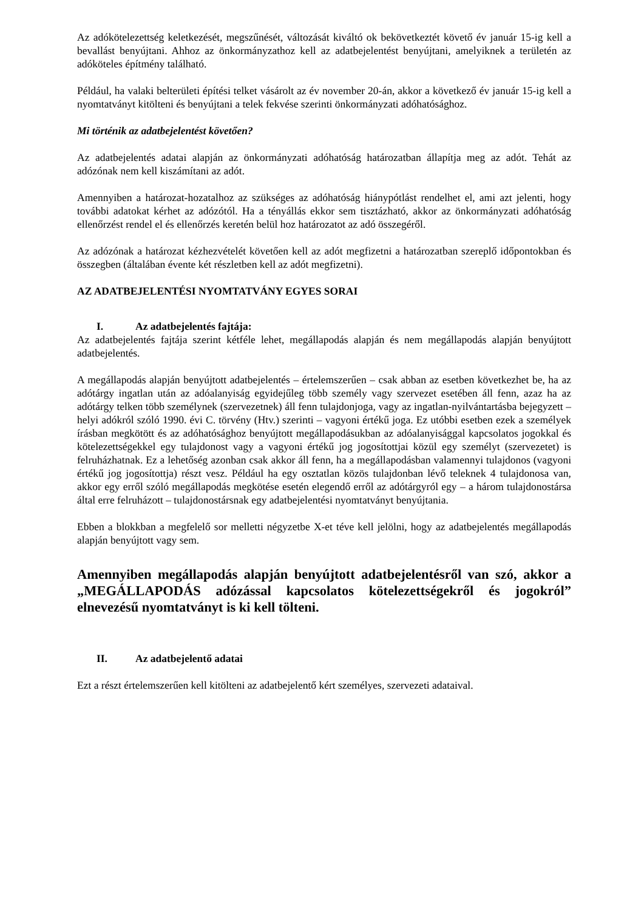Az adókötelezettség keletkezését, megszűnését, változását kiváltó ok bekövetkeztét követő év január 15-ig kell a bevallást benyújtani. Ahhoz az önkormányzathoz kell az adatbejelentést benyújtani, amelyiknek a területén az adóköteles építmény található.
Például, ha valaki belterületi építési telket vásárolt az év november 20-án, akkor a következő év január 15-ig kell a nyomtatványt kitölteni és benyújtani a telek fekvése szerinti önkormányzati adóhatósághoz.
Mi történik az adatbejelentést követően?
Az adatbejelentés adatai alapján az önkormányzati adóhatóság határozatban állapítja meg az adót. Tehát az adózónak nem kell kiszámítani az adót.
Amennyiben a határozat-hozatalhoz az szükséges az adóhatóság hiánypótlást rendelhet el, ami azt jelenti, hogy további adatokat kérhet az adózótól. Ha a tényállás ekkor sem tisztázható, akkor az önkormányzati adóhatóság ellenőrzést rendel el és ellenőrzés keretén belül hoz határozatot az adó összegéről.
Az adózónak a határozat kézhezvételét követően kell az adót megfizetni a határozatban szereplő időpontokban és összegben (általában évente két részletben kell az adót megfizetni).
AZ ADATBEJELENTÉSI NYOMTATVÁNY EGYES SORAI
I. Az adatbejelentés fajtája:
Az adatbejelentés fajtája szerint kétféle lehet, megállapodás alapján és nem megállapodás alapján benyújtott adatbejelentés.
A megállapodás alapján benyújtott adatbejelentés – értelemszerűen – csak abban az esetben következhet be, ha az adótárgy ingatlan után az adóalanyiság egyidejűleg több személy vagy szervezet esetében áll fenn, azaz ha az adótárgy telken több személynek (szervezetnek) áll fenn tulajdonjoga, vagy az ingatlan-nyilvántartásba bejegyzett – helyi adókról szóló 1990. évi C. törvény (Htv.) szerinti – vagyoni értékű joga. Ez utóbbi esetben ezek a személyek írásban megkötött és az adóhatósághoz benyújtott megállapodásukban az adóalanyisággal kapcsolatos jogokkal és kötelezettségekkel egy tulajdonost vagy a vagyoni értékű jog jogosítottjai közül egy személyt (szervezetet) is felruházhatnak. Ez a lehetőség azonban csak akkor áll fenn, ha a megállapodásban valamennyi tulajdonos (vagyoni értékű jog jogosítottja) részt vesz. Például ha egy osztatlan közös tulajdonban lévő teleknek 4 tulajdonosa van, akkor egy erről szóló megállapodás megkötése esetén elegendő erről az adótárgyról egy – a három tulajdonostársa által erre felruházott – tulajdonostársnak egy adatbejelentési nyomtatványt benyújtania.
Ebben a blokkban a megfelelő sor melletti négyzetbe X-et téve kell jelölni, hogy az adatbejelentés megállapodás alapján benyújtott vagy sem.
Amennyiben megállapodás alapján benyújtott adatbejelentésről van szó, akkor a „MEGÁLLAPODÁS adózással kapcsolatos kötelezettségekről és jogokról” elnevezésű nyomtatványt is ki kell tölteni.
II. Az adatbejelentő adatai
Ezt a részt értelemszerűen kell kitölteni az adatbejelentő kért személyes, szervezeti adataival.